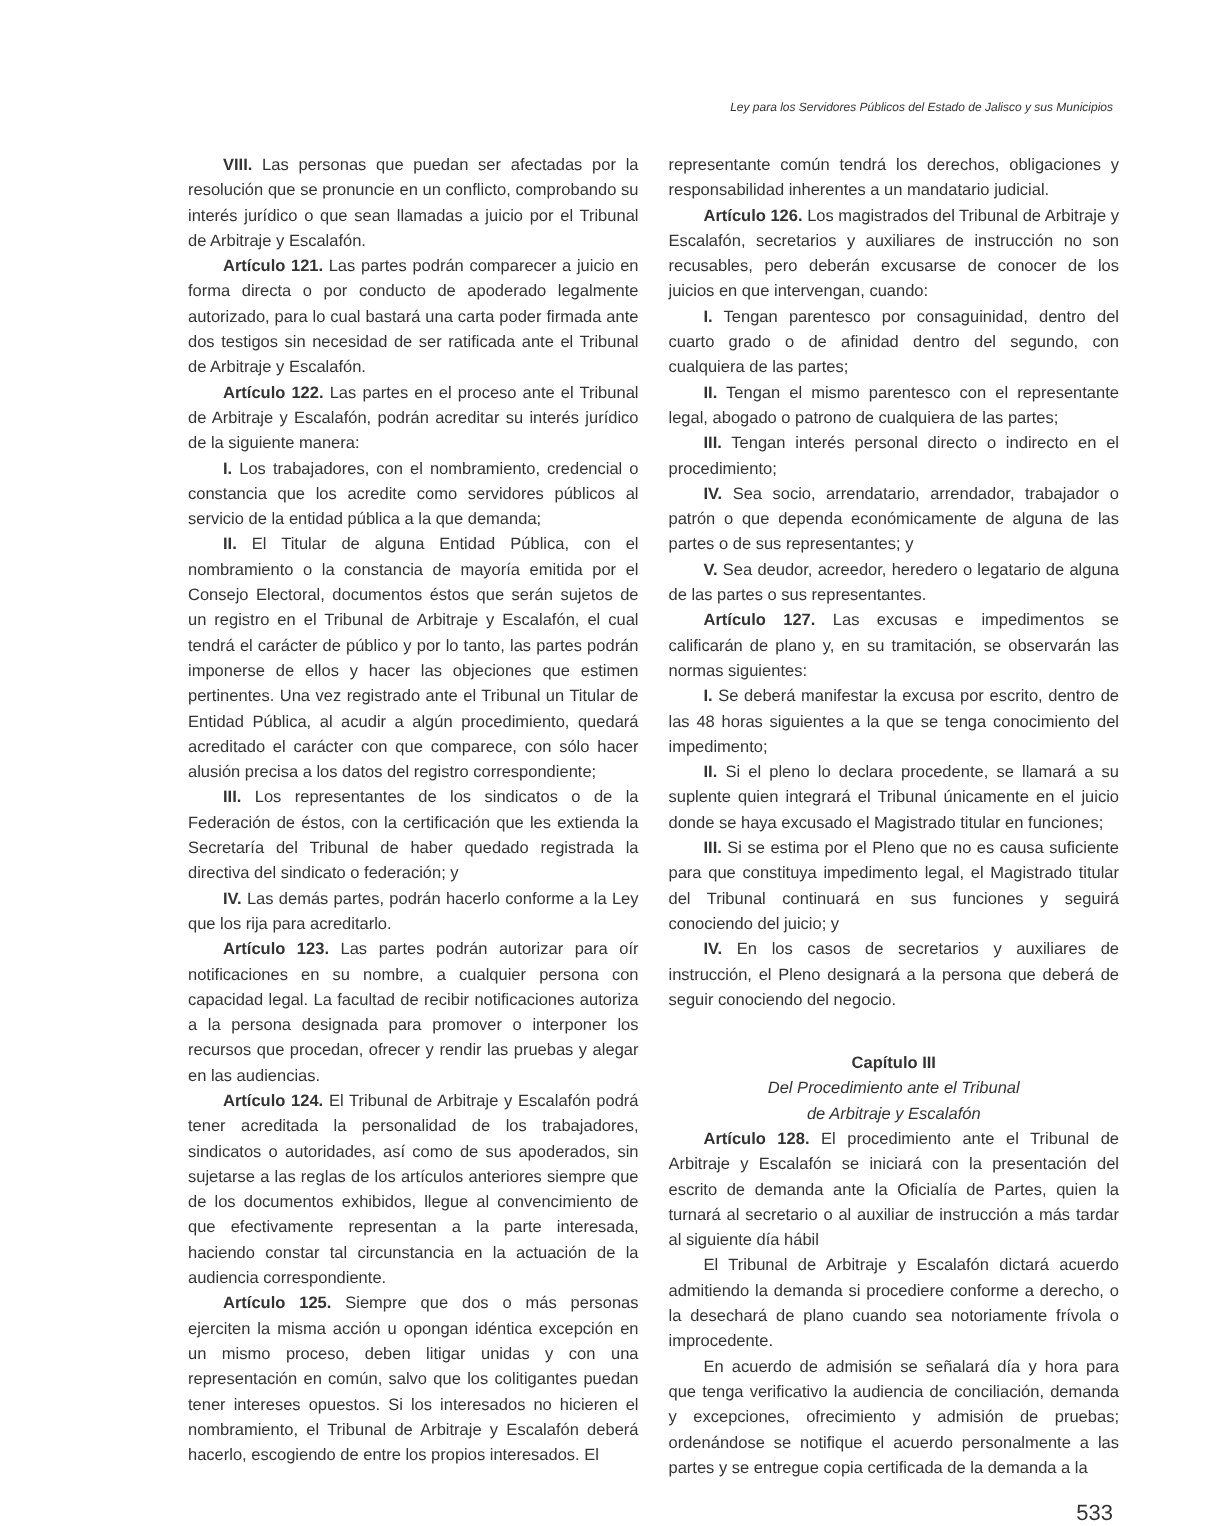Ley para los Servidores Públicos del Estado de Jalisco y sus Municipios
VIII. Las personas que puedan ser afectadas por la resolución que se pronuncie en un conflicto, comprobando su interés jurídico o que sean llamadas a juicio por el Tribunal de Arbitraje y Escalafón.
Artículo 121. Las partes podrán comparecer a juicio en forma directa o por conducto de apoderado legalmente autorizado, para lo cual bastará una carta poder firmada ante dos testigos sin necesidad de ser ratificada ante el Tribunal de Arbitraje y Escalafón.
Artículo 122. Las partes en el proceso ante el Tribunal de Arbitraje y Escalafón, podrán acreditar su interés jurídico de la siguiente manera:
I. Los trabajadores, con el nombramiento, credencial o constancia que los acredite como servidores públicos al servicio de la entidad pública a la que demanda;
II. El Titular de alguna Entidad Pública, con el nombramiento o la constancia de mayoría emitida por el Consejo Electoral, documentos éstos que serán sujetos de un registro en el Tribunal de Arbitraje y Escalafón, el cual tendrá el carácter de público y por lo tanto, las partes podrán imponerse de ellos y hacer las objeciones que estimen pertinentes. Una vez registrado ante el Tribunal un Titular de Entidad Pública, al acudir a algún procedimiento, quedará acreditado el carácter con que comparece, con sólo hacer alusión precisa a los datos del registro correspondiente;
III. Los representantes de los sindicatos o de la Federación de éstos, con la certificación que les extienda la Secretaría del Tribunal de haber quedado registrada la directiva del sindicato o federación; y
IV. Las demás partes, podrán hacerlo conforme a la Ley que los rija para acreditarlo.
Artículo 123. Las partes podrán autorizar para oír notificaciones en su nombre, a cualquier persona con capacidad legal. La facultad de recibir notificaciones autoriza a la persona designada para promover o interponer los recursos que procedan, ofrecer y rendir las pruebas y alegar en las audiencias.
Artículo 124. El Tribunal de Arbitraje y Escalafón podrá tener acreditada la personalidad de los trabajadores, sindicatos o autoridades, así como de sus apoderados, sin sujetarse a las reglas de los artículos anteriores siempre que de los documentos exhibidos, llegue al convencimiento de que efectivamente representan a la parte interesada, haciendo constar tal circunstancia en la actuación de la audiencia correspondiente.
Artículo 125. Siempre que dos o más personas ejerciten la misma acción u opongan idéntica excepción en un mismo proceso, deben litigar unidas y con una representación en común, salvo que los colitigantes puedan tener intereses opuestos. Si los interesados no hicieren el nombramiento, el Tribunal de Arbitraje y Escalafón deberá hacerlo, escogiendo de entre los propios interesados. El
representante común tendrá los derechos, obligaciones y responsabilidad inherentes a un mandatario judicial.
Artículo 126. Los magistrados del Tribunal de Arbitraje y Escalafón, secretarios y auxiliares de instrucción no son recusables, pero deberán excusarse de conocer de los juicios en que intervengan, cuando:
I. Tengan parentesco por consaguinidad, dentro del cuarto grado o de afinidad dentro del segundo, con cualquiera de las partes;
II. Tengan el mismo parentesco con el representante legal, abogado o patrono de cualquiera de las partes;
III. Tengan interés personal directo o indirecto en el procedimiento;
IV. Sea socio, arrendatario, arrendador, trabajador o patrón o que dependa económicamente de alguna de las partes o de sus representantes; y
V. Sea deudor, acreedor, heredero o legatario de alguna de las partes o sus representantes.
Artículo 127. Las excusas e impedimentos se calificarán de plano y, en su tramitación, se observarán las normas siguientes:
I. Se deberá manifestar la excusa por escrito, dentro de las 48 horas siguientes a la que se tenga conocimiento del impedimento;
II. Si el pleno lo declara procedente, se llamará a su suplente quien integrará el Tribunal únicamente en el juicio donde se haya excusado el Magistrado titular en funciones;
III. Si se estima por el Pleno que no es causa suficiente para que constituya impedimento legal, el Magistrado titular del Tribunal continuará en sus funciones y seguirá conociendo del juicio; y
IV. En los casos de secretarios y auxiliares de instrucción, el Pleno designará a la persona que deberá de seguir conociendo del negocio.
Capítulo III
Del Procedimiento ante el Tribunal
de Arbitraje y Escalafón
Artículo 128. El procedimiento ante el Tribunal de Arbitraje y Escalafón se iniciará con la presentación del escrito de demanda ante la Oficialía de Partes, quien la turnará al secretario o al auxiliar de instrucción a más tardar al siguiente día hábil
El Tribunal de Arbitraje y Escalafón dictará acuerdo admitiendo la demanda si procediere conforme a derecho, o la desechará de plano cuando sea notoriamente frívola o improcedente.
En acuerdo de admisión se señalará día y hora para que tenga verificativo la audiencia de conciliación, demanda y excepciones, ofrecimiento y admisión de pruebas; ordenándose se notifique el acuerdo personalmente a las partes y se entregue copia certificada de la demanda a la
533